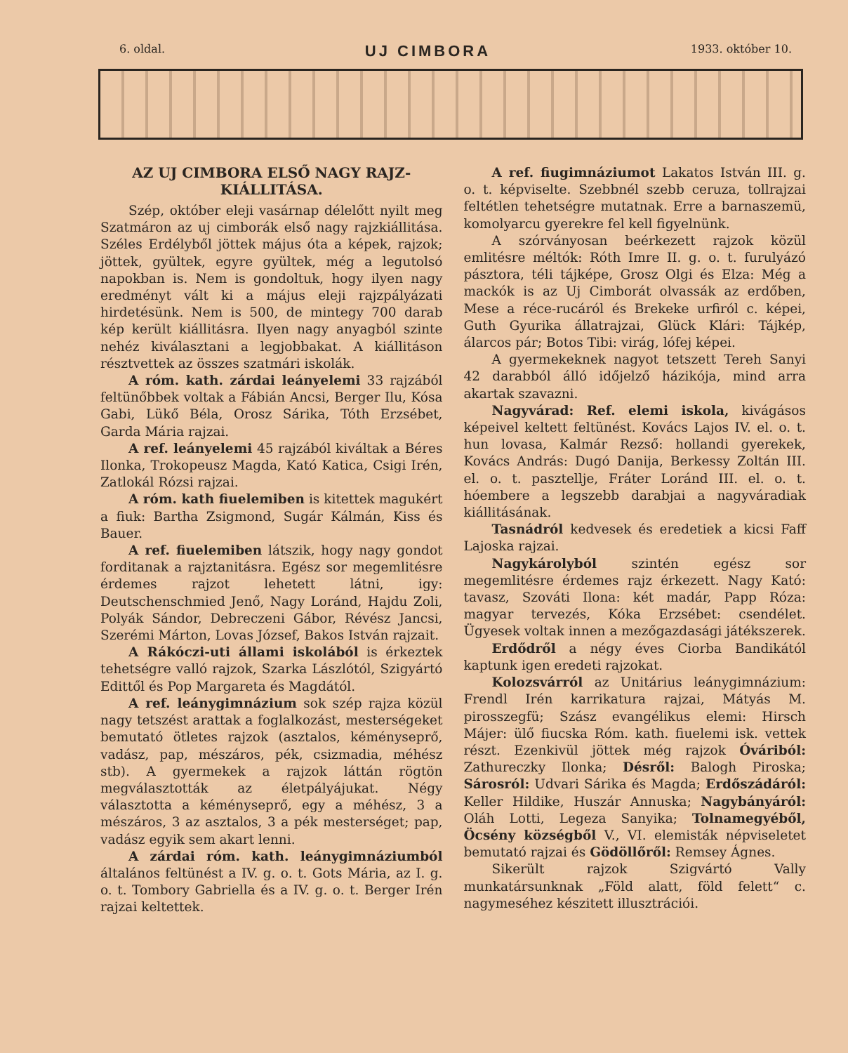6. oldal. UJ CIMBORA 1933. október 10.
AZ UJ CIMBORA ELSŐ NAGY RAJZ-KIÁLLITÁSA.
Szép, október eleji vasárnap délelőtt nyilt meg Szatmáron az uj cimborák első nagy rajzkiállitása. Széles Erdélyből jöttek május óta a képek, rajzok; jöttek, gyültek, egyre gyültek, még a legutolsó napokban is. Nem is gondoltuk, hogy ilyen nagy eredményt vált ki a május eleji rajzpályázati hirdetésünk. Nem is 500, de mintegy 700 darab kép került kiállitásra. Ilyen nagy anyagból szinte nehéz kiválasztani a legjobbakat. A kiállitáson résztvettek az összes szatmári iskolák.
A róm. kath. zárdai leányelemi 33 rajzából feltünőbbek voltak a Fábián Ancsi, Berger Ilu, Kósa Gabi, Lükő Béla, Orosz Sárika, Tóth Erzsébet, Garda Mária rajzai.
A ref. leányelemi 45 rajzából kiváltak a Béres Ilonka, Trokopeusz Magda, Kató Katica, Csigi Irén, Zatlokál Rózsi rajzai.
A róm. kath fiuelemiben is kitettek magukért a fiuk: Bartha Zsigmond, Sugár Kálmán, Kiss és Bauer.
A ref. fiuelemiben látszik, hogy nagy gondot forditanak a rajztanitásra. Egész sor megemlitésre érdemes rajzot lehetett látni, igy: Deutschenschmied Jenő, Nagy Loránd, Hajdu Zoli, Polyák Sándor, Debreczeni Gábor, Révész Jancsi, Szerémi Márton, Lovas József, Bakos István rajzait.
A Rákóczi-uti állami iskolából is érkeztek tehetségre valló rajzok, Szarka Lászlótól, Szigyártó Edittől és Pop Margareta és Magdától.
A ref. leánygimnázium sok szép rajza közül nagy tetszést arattak a foglalkozást, mesterségeket bemutató ötletes rajzok (asztalos, kéményseprő, vadász, pap, mészáros, pék, csizmadia, méhész stb). A gyermekek a rajzok láttán rögtön megválasztották az életpályájukat. Négy választotta a kéményseprő, egy a méhész, 3 a mészáros, 3 az asztalos, 3 a pék mesterséget; pap, vadász egyik sem akart lenni.
A zárdai róm. kath. leánygimnáziumból általános feltünést a IV. g. o. t. Gots Mária, az I. g. o. t. Tombory Gabriella és a IV. g. o. t. Berger Irén rajzai keltettek.
A ref. fiugimnáziumot Lakatos István III. g. o. t. képviselte. Szebbnél szebb ceruza, tollrajzai feltétlen tehetségre mutatnak. Erre a barnaszemü, komolyarcu gyerekre fel kell figyelnünk.
A szórványosan beérkezett rajzok közül emlitésre méltók: Róth Imre II. g. o. t. furulyázó pásztora, téli tájképe, Grosz Olgi és Elza: Még a mackók is az Uj Cimborát olvassák az erdőben, Mese a réce-rucáról és Brekeke urfiról c. képei, Guth Gyurika állatrajzai, Glück Klári: Tájkép, álarcos pár; Botos Tibi: virág, lófej képei.
A gyermekeknek nagyot tetszett Tereh Sanyi 42 darabból álló időjelző házikója, mind arra akartak szavazni.
Nagyvárad: Ref. elemi iskola, kivágásos képeivel keltett feltünést. Kovács Lajos IV. el. o. t. hun lovasa, Kalmár Rezső: hollandi gyerekek, Kovács András: Dugó Danija, Berkessy Zoltán III. el. o. t. pasztellje, Fráter Loránd III. el. o. t. hóembere a legszebb darabjai a nagyváradiak kiállitásának.
Tasnádról kedvesek és eredetiek a kicsi Faff Lajoska rajzai.
Nagykárolyból szintén egész sor megemlitésre érdemes rajz érkezett. Nagy Kató: tavasz, Szováti Ilona: két madár, Papp Róza: magyar tervezés, Kóka Erzsébet: csendélet. Ügyesek voltak innen a mezőgazdasági játékszerek.
Erdődről a négy éves Ciorba Bandikától kaptunk igen eredeti rajzokat.
Kolozsvárról az Unitárius leánygimnázium: Frendl Irén karrikatura rajzai, Mátyás M. pirosszegfü; Szász evangélikus elemi: Hirsch Májer: ülő fiucska Róm. kath. fiuelemi isk. vettek részt. Ezenkivül jöttek még rajzok Óváriból: Zathureczky Ilonka; Désről: Balogh Piroska; Sárosról: Udvari Sárika és Magda; Erdőszádáról: Keller Hildike, Huszár Annuska; Nagybányáról: Oláh Lotti, Legeza Sanyika; Tolnamegyéből, Öcsény községből V., VI. elemisták népviseletet bemutató rajzai és Gödöllőről: Remsey Ágnes.
Sikerült rajzok Szigvártó Vally munkatársunknak „Föld alatt, föld felett“ c. nagymeséhez készitett illusztrációi.